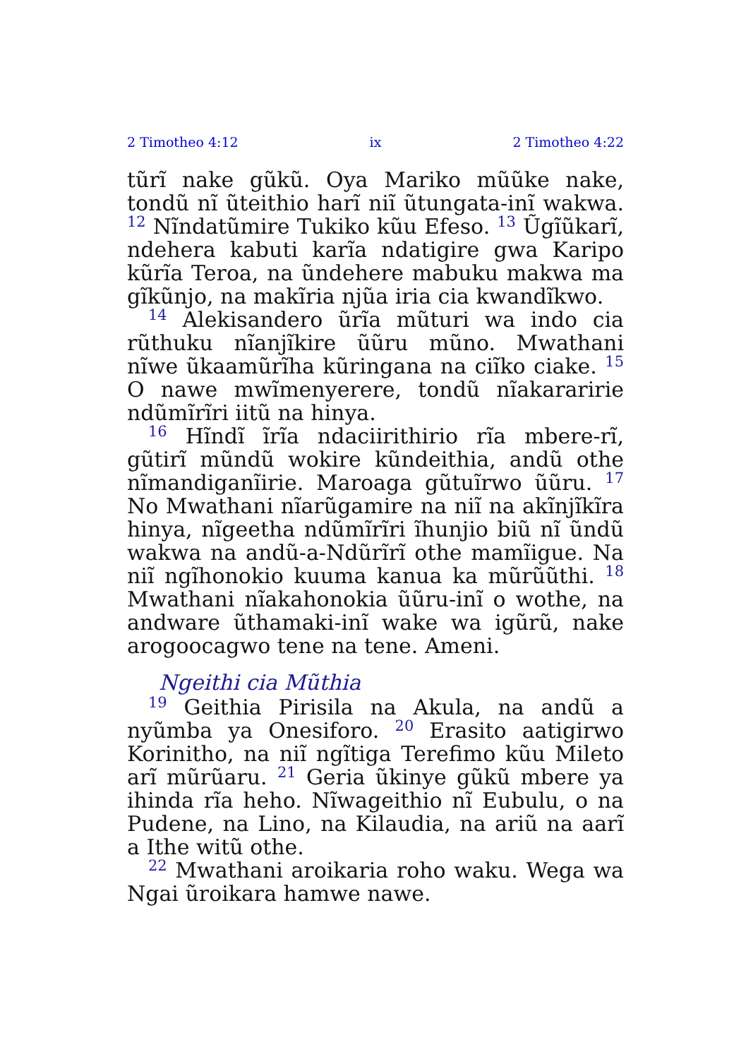2 Timotheo 4:12 ix 2 Timotheo 4:22
tũrĩ nake gũkũ. Oya Mariko mũũke nake, tondũ nĩ ũteithio harĩ niĩ ũtungata-inĩ wakwa. <sup>12</sup> Nĩndatũmire Tukiko kũu Efeso. <sup>13</sup> Ũgĩũkarĩ, ndehera kabuti karĩa ndatigire gwa Karipo kũrĩa Teroa, na ũndehere mabuku makwa ma gĩkũnjo, na makĩria njũa iria cia kwandĩkwo.
<sup>14</sup> Alekisandero ũrĩa mũturi wa indo cia rũthuku nĩanjĩkire ũũru mũno. Mwathani nĩwe ũkaamũrĩha kũringana na ciĩko ciake. <sup>15</sup> O nawe mwĩmenyerere, tondũ nĩakararirie ndũmĩrĩri iitũ na hinya.
<sup>16</sup> Hĩndĩ ĩrĩa ndaciirithirio rĩa mbere-rĩ, gũtirĩ mũndũ wokire kũndeithia, andũ othe nĩmandiganĩirie. Maroaga gũtuĩrwo ũũru. <sup>17</sup> No Mwathani nĩarũgamire na niĩ na akĩnjĩkĩra hinya, nĩgeetha ndũmĩrĩri ĩhunjio biũ nĩ ũndũ wakwa na andũ-a-Ndũrĩrĩ othe mamĩigue. Na niĩ ngĩhonokio kuuma kanua ka mũrũũthi. <sup>18</sup> Mwathani nĩakahonokia ũũru-inĩ o wothe, na andware ũthamaki-inĩ wake wa igũrũ, nake arogoocagwo tene na tene. Ameni.
Ngeithi cia Mũthia
<sup>19</sup> Geithia Pirisila na Akula, na andũ a nyũmba ya Onesiforo. <sup>20</sup> Erasito aatigirwo Korinitho, na niĩ ngĩtiga Terefimo kũu Mileto arĩ mũrũaru. <sup>21</sup> Geria ũkinye gũkũ mbere ya ihinda rĩa heho. Nĩwageithio nĩ Eubulu, o na Pudene, na Lino, na Kilaudia, na ariũ na aarĩ a Ithe witũ othe.
<sup>22</sup> Mwathani aroikaria roho waku. Wega wa Ngai ũroikara hamwe nawe.